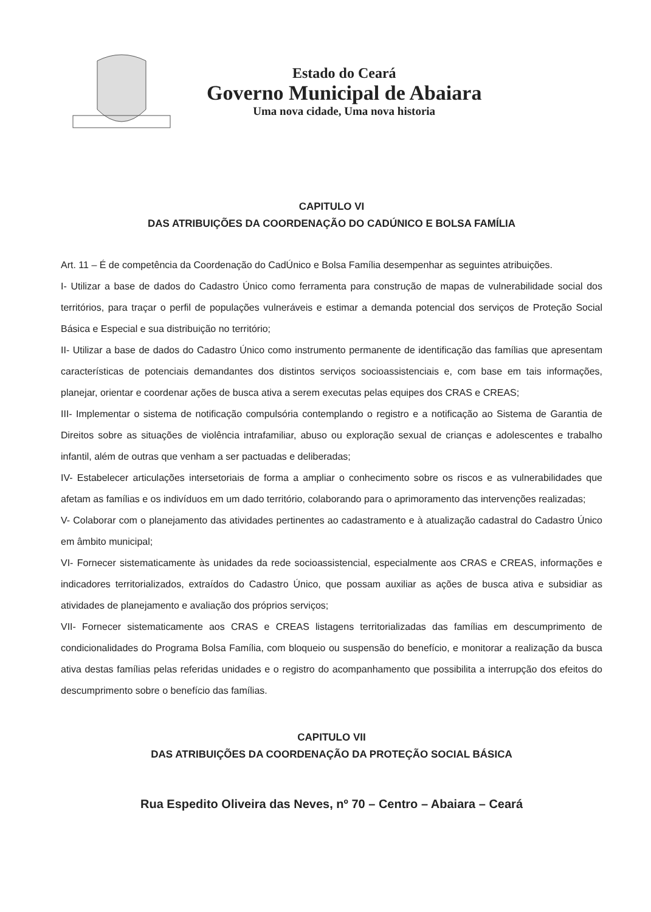Estado do Ceará
Governo Municipal de Abaiara
Uma nova cidade, Uma nova historia
CAPITULO VI
DAS ATRIBUIÇÕES DA COORDENAÇÃO DO CADÚNICO E BOLSA FAMÍLIA
Art. 11 – É de competência da Coordenação do CadÚnico e Bolsa Família desempenhar as seguintes atribuições.
I- Utilizar a base de dados do Cadastro Único como ferramenta para construção de mapas de vulnerabilidade social dos territórios, para traçar o perfil de populações vulneráveis e estimar a demanda potencial dos serviços de Proteção Social Básica e Especial e sua distribuição no território;
II- Utilizar a base de dados do Cadastro Único como instrumento permanente de identificação das famílias que apresentam características de potenciais demandantes dos distintos serviços socioassistenciais e, com base em tais informações, planejar, orientar e coordenar ações de busca ativa a serem executas pelas equipes dos CRAS e CREAS;
III- Implementar o sistema de notificação compulsória contemplando o registro e a notificação ao Sistema de Garantia de Direitos sobre as situações de violência intrafamiliar, abuso ou exploração sexual de crianças e adolescentes e trabalho infantil, além de outras que venham a ser pactuadas e deliberadas;
IV- Estabelecer articulações intersetoriais de forma a ampliar o conhecimento sobre os riscos e as vulnerabilidades que afetam as famílias e os indivíduos em um dado território, colaborando para o aprimoramento das intervenções realizadas;
V- Colaborar com o planejamento das atividades pertinentes ao cadastramento e à atualização cadastral do Cadastro Único em âmbito municipal;
VI- Fornecer sistematicamente às unidades da rede socioassistencial, especialmente aos CRAS e CREAS, informações e indicadores territorializados, extraídos do Cadastro Único, que possam auxiliar as ações de busca ativa e subsidiar as atividades de planejamento e avaliação dos próprios serviços;
VII- Fornecer sistematicamente aos CRAS e CREAS listagens territorializadas das famílias em descumprimento de condicionalidades do Programa Bolsa Família, com bloqueio ou suspensão do benefício, e monitorar a realização da busca ativa destas famílias pelas referidas unidades e o registro do acompanhamento que possibilita a interrupção dos efeitos do descumprimento sobre o benefício das famílias.
CAPITULO VII
DAS ATRIBUIÇÕES DA COORDENAÇÃO DA PROTEÇÃO SOCIAL BÁSICA
Rua Espedito Oliveira das Neves, nº 70 – Centro – Abaiara – Ceará